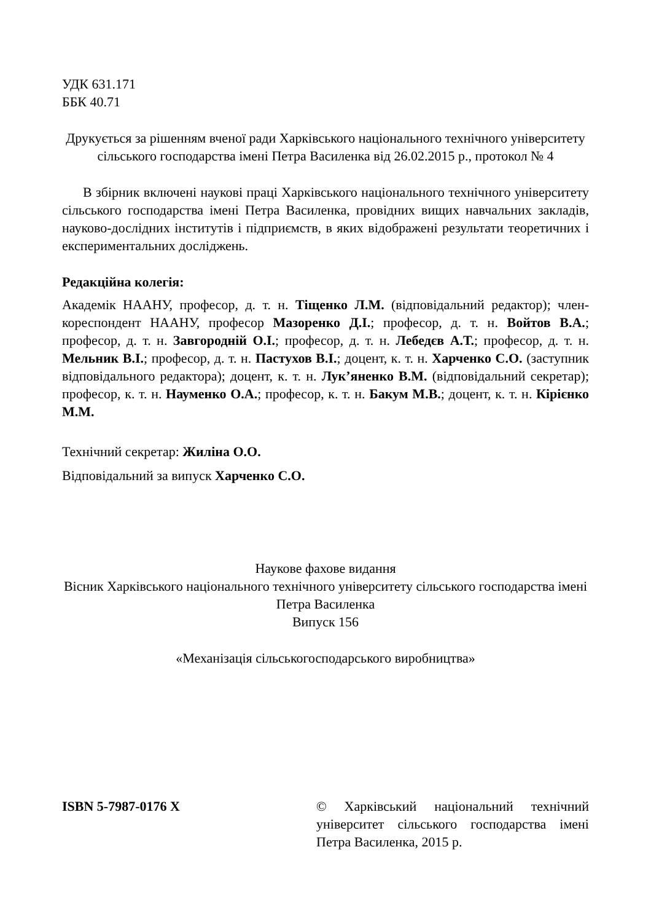УДК 631.171
ББК 40.71
Друкується за рішенням вченої ради Харківського національного технічного університету сільського господарства імені Петра Василенка від 26.02.2015 р., протокол № 4
В збірник включені наукові праці Харківського національного технічного університету сільського господарства імені Петра Василенка, провідних вищих навчальних закладів, науково-дослідних інститутів і підприємств, в яких відображені результати теоретичних і експериментальних досліджень.
Редакційна колегія:
Академік НААНУ, професор, д. т. н. Тіщенко Л.М. (відповідальний редактор); член-кореспондент НААНУ, професор Мазоренко Д.І.; професор, д. т. н. Войтов В.А.; професор, д. т. н. Завгородній О.І.; професор, д. т. н. Лебедєв А.Т.; професор, д. т. н. Мельник В.І.; професор, д. т. н. Пастухов В.І.; доцент, к. т. н. Харченко С.О. (заступник відповідального редактора); доцент, к. т. н. Лук’яненко В.М. (відповідальний секретар); професор, к. т. н. Науменко О.А.; професор, к. т. н. Бакум М.В.; доцент, к. т. н. Кірієнко М.М.
Технічний секретар: Жиліна О.О.
Відповідальний за випуск Харченко С.О.
Наукове фахове видання
Вісник Харківського національного технічного університету сільського господарства імені Петра Василенка
Випуск 156
«Механізація сільськогосподарського виробництва»
ISBN 5-7987-0176 X © Харківський національний технічний університет сільського господарства імені Петра Василенка, 2015 р.